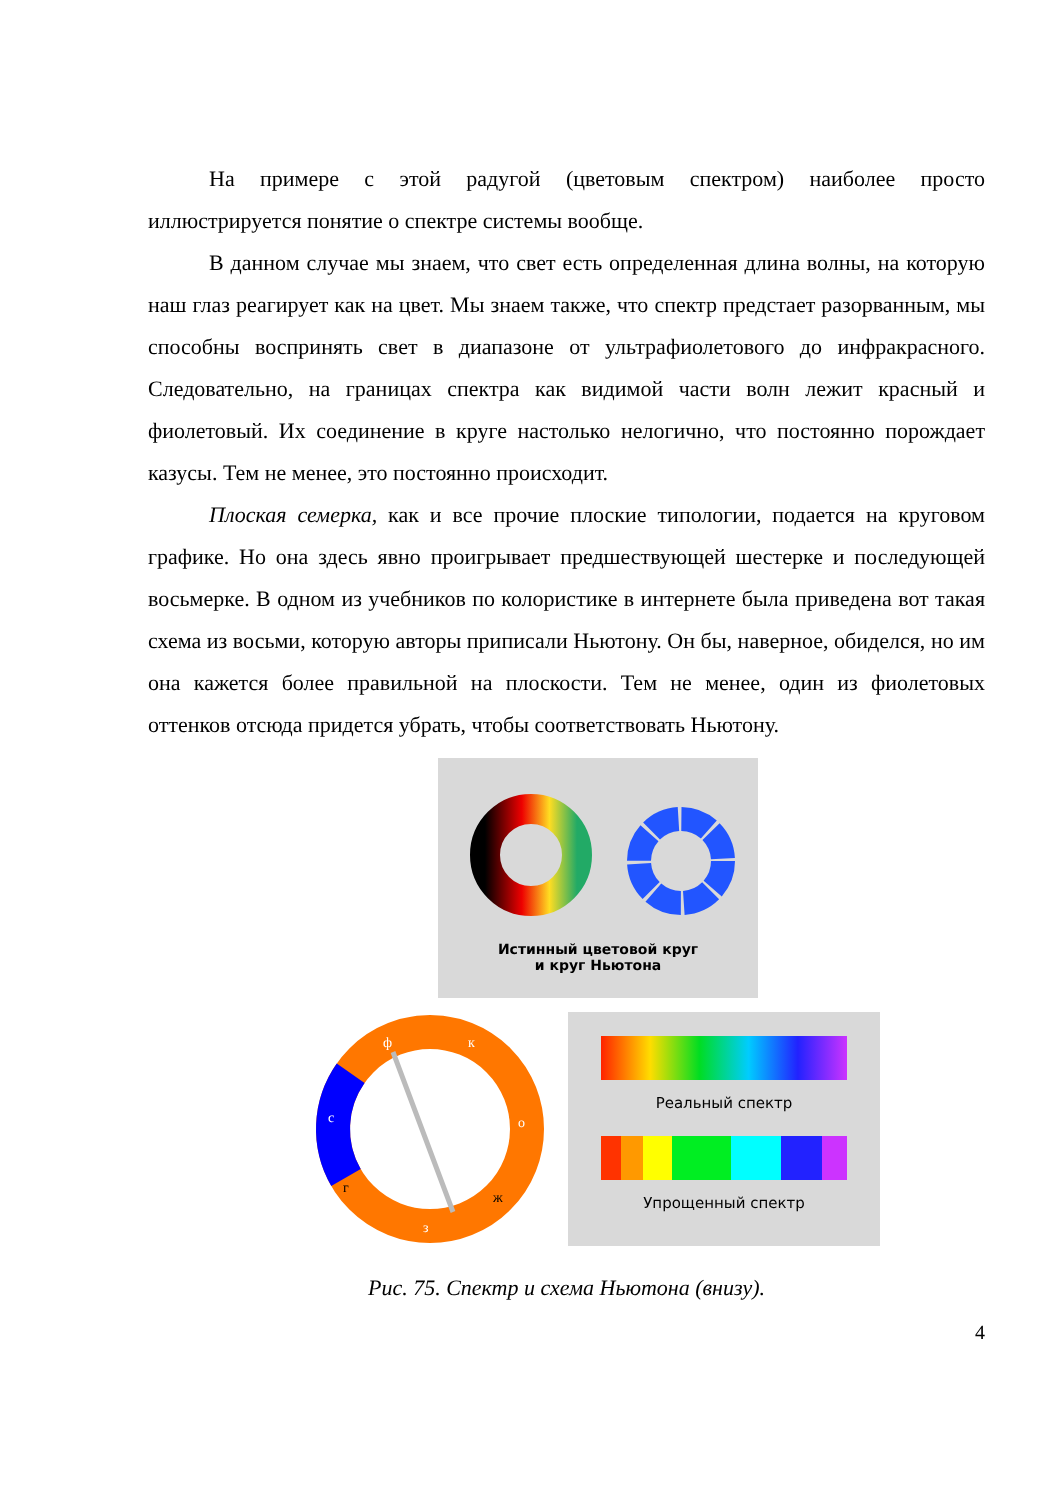На примере с этой радугой (цветовым спектром) наиболее просто иллюстрируется понятие о спектре системы вообще.
В данном случае мы знаем, что свет есть определенная длина волны, на которую наш глаз реагирует как на цвет. Мы знаем также, что спектр предстает разорванным, мы способны воспринять свет в диапазоне от ультрафиолетового до инфракрасного. Следовательно, на границах спектра как видимой части волн лежит красный и фиолетовый. Их соединение в круге настолько нелогично, что постоянно порождает казусы. Тем не менее, это постоянно происходит.
Плоская семерка, как и все прочие плоские типологии, подается на круговом графике. Но она здесь явно проигрывает предшествующей шестерке и последующей восьмерке. В одном из учебников по колористике в интернете была приведена вот такая схема из восьми, которую авторы приписали Ньютону. Он бы, наверное, обиделся, но им она кажется более правильной на плоскости. Тем не менее, один из фиолетовых оттенков отсюда придется убрать, чтобы соответствовать Ньютону.
Истинный цветовой круг
и круг Ньютона
ф
к
с
о
г
ж
з
Реальный спектр
Упрощенный спектр
Рис. 75. Спектр и схема Ньютона (внизу).
4